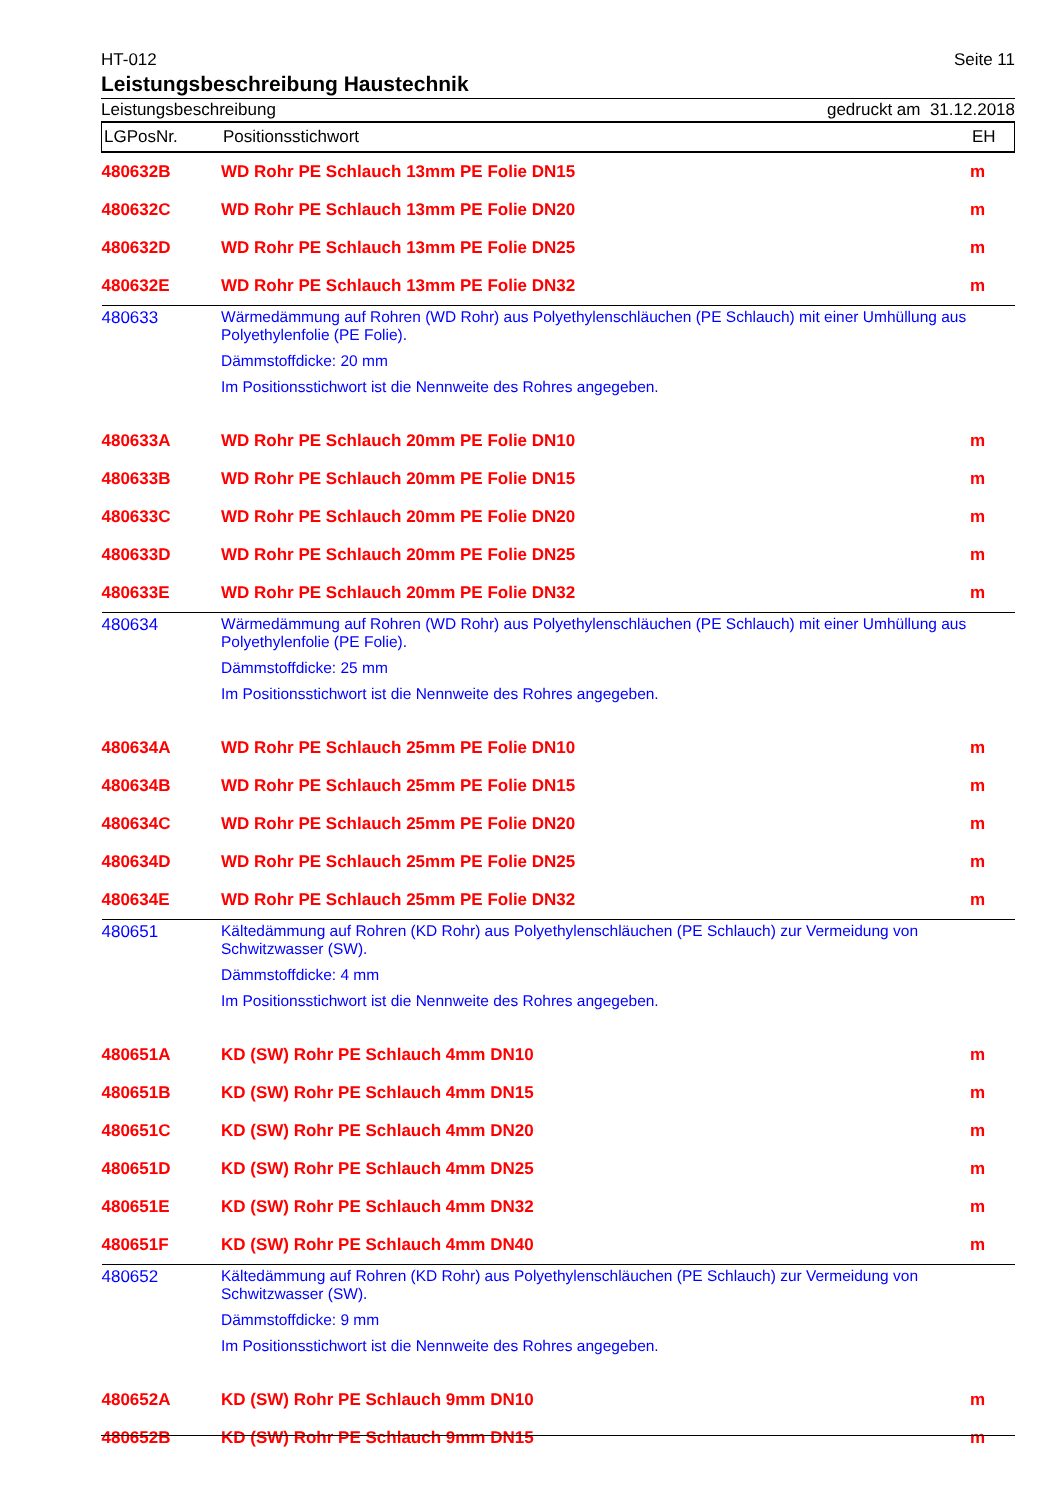HT-012 Seite 11
Leistungsbeschreibung Haustechnik
Leistungsbeschreibung gedruckt am 31.12.2018
| LGPosNr. | Positionsstichwort | EH |
| --- | --- | --- |
| 480632B | WD Rohr PE Schlauch 13mm PE Folie DN15 | m |
| 480632C | WD Rohr PE Schlauch 13mm PE Folie DN20 | m |
| 480632D | WD Rohr PE Schlauch 13mm PE Folie DN25 | m |
| 480632E | WD Rohr PE Schlauch 13mm PE Folie DN32 | m |
| 480633 | Wärmedämmung auf Rohren (WD Rohr) aus Polyethylenschläuchen (PE Schlauch) mit einer Umhüllung aus Polyethylenfolie (PE Folie). Dämmstoffdicke: 20 mm Im Positionsstichwort ist die Nennweite des Rohres angegeben. | |
| 480633A | WD Rohr PE Schlauch 20mm PE Folie DN10 | m |
| 480633B | WD Rohr PE Schlauch 20mm PE Folie DN15 | m |
| 480633C | WD Rohr PE Schlauch 20mm PE Folie DN20 | m |
| 480633D | WD Rohr PE Schlauch 20mm PE Folie DN25 | m |
| 480633E | WD Rohr PE Schlauch 20mm PE Folie DN32 | m |
| 480634 | Wärmedämmung auf Rohren (WD Rohr) aus Polyethylenschläuchen (PE Schlauch) mit einer Umhüllung aus Polyethylenfolie (PE Folie). Dämmstoffdicke: 25 mm Im Positionsstichwort ist die Nennweite des Rohres angegeben. | |
| 480634A | WD Rohr PE Schlauch 25mm PE Folie DN10 | m |
| 480634B | WD Rohr PE Schlauch 25mm PE Folie DN15 | m |
| 480634C | WD Rohr PE Schlauch 25mm PE Folie DN20 | m |
| 480634D | WD Rohr PE Schlauch 25mm PE Folie DN25 | m |
| 480634E | WD Rohr PE Schlauch 25mm PE Folie DN32 | m |
| 480651 | Kältedämmung auf Rohren (KD Rohr) aus Polyethylenschläuchen (PE Schlauch) zur Vermeidung von Schwitzwasser (SW). Dämmstoffdicke: 4 mm Im Positionsstichwort ist die Nennweite des Rohres angegeben. | |
| 480651A | KD (SW) Rohr PE Schlauch 4mm DN10 | m |
| 480651B | KD (SW) Rohr PE Schlauch 4mm DN15 | m |
| 480651C | KD (SW) Rohr PE Schlauch 4mm DN20 | m |
| 480651D | KD (SW) Rohr PE Schlauch 4mm DN25 | m |
| 480651E | KD (SW) Rohr PE Schlauch 4mm DN32 | m |
| 480651F | KD (SW) Rohr PE Schlauch 4mm DN40 | m |
| 480652 | Kältedämmung auf Rohren (KD Rohr) aus Polyethylenschläuchen (PE Schlauch) zur Vermeidung von Schwitzwasser (SW). Dämmstoffdicke: 9 mm Im Positionsstichwort ist die Nennweite des Rohres angegeben. | |
| 480652A | KD (SW) Rohr PE Schlauch 9mm DN10 | m |
| 480652B | KD (SW) Rohr PE Schlauch 9mm DN15 | m |